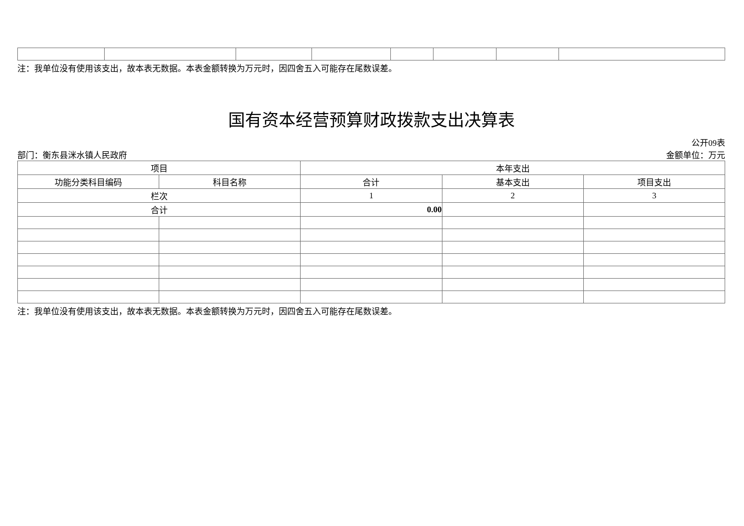注：我单位没有使用该支出，故本表无数据。本表金额转换为万元时，因四舍五入可能存在尾数误差。
国有资本经营预算财政拨款支出决算表
公开09表
部门：衡东县洣水镇人民政府 金额单位：万元
| 项目 | | 本年支出 | | |
| --- | --- | --- | --- | --- |
| 功能分类科目编码 | 科目名称 | 合计 | 基本支出 | 项目支出 |
| 栏次 | | 1 | 2 | 3 |
| 合计 | | 0.00 | | |
注：我单位没有使用该支出，故本表无数据。本表金额转换为万元时，因四舍五入可能存在尾数误差。